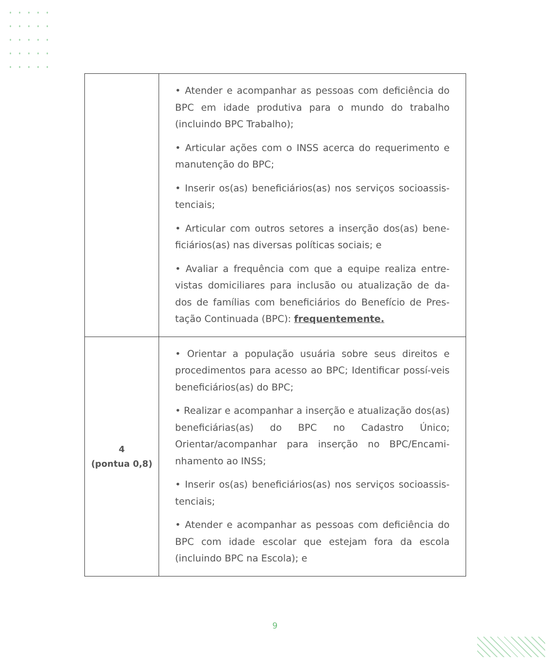| | • Atender e acompanhar as pessoas com deficiência do BPC em idade produtiva para o mundo do trabalho (incluindo BPC Trabalho); • Articular ações com o INSS acerca do requerimento e manutenção do BPC; • Inserir os(as) beneficiários(as) nos serviços socioassis-tenciais; • Articular com outros setores a inserção dos(as) bene-ficiários(as) nas diversas políticas sociais; e • Avaliar a frequência com que a equipe realiza entre-vistas domiciliares para inclusão ou atualização de da-dos de famílias com beneficiários do Benefício de Pres-tação Continuada (BPC): frequentemente. |
| 4 (pontua 0,8) | • Orientar a população usuária sobre seus direitos e procedimentos para acesso ao BPC; Identificar possí-veis beneficiários(as) do BPC; • Realizar e acompanhar a inserção e atualização dos(as) beneficiárias(as) do BPC no Cadastro Único; Orientar/acompanhar para inserção no BPC/Encami-nhamento ao INSS; • Inserir os(as) beneficiários(as) nos serviços socioassis-tenciais; • Atender e acompanhar as pessoas com deficiência do BPC com idade escolar que estejam fora da escola (incluindo BPC na Escola); e |
9